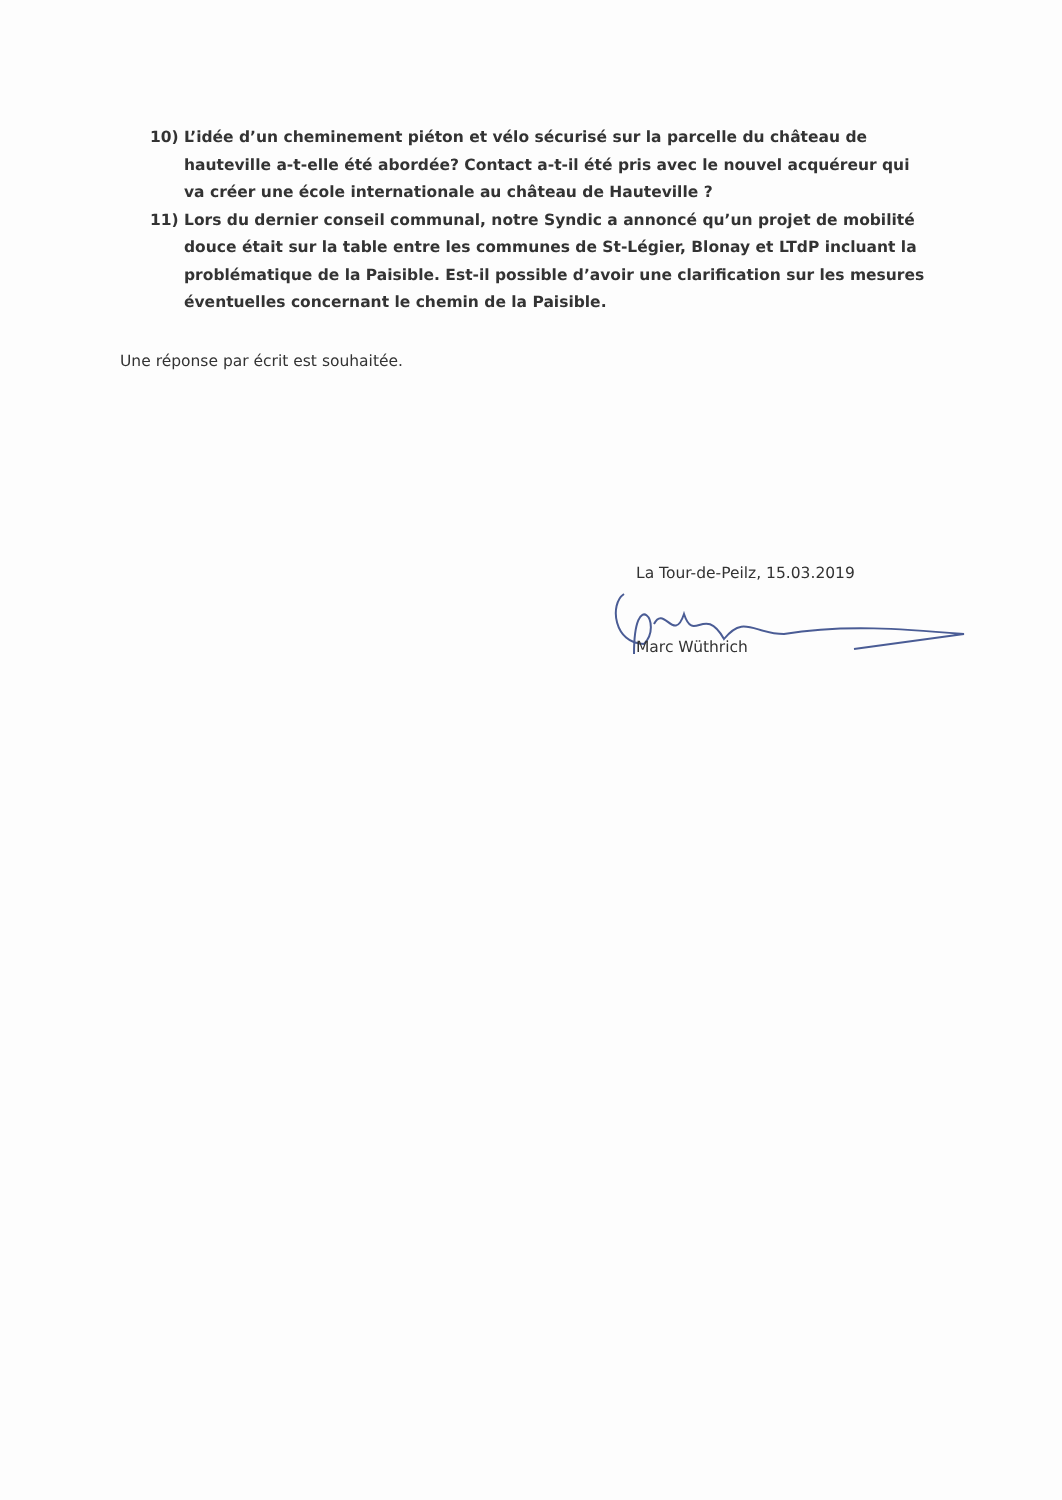10) L’idée d’un cheminement piéton et vélo sécurisé sur la parcelle du château de hauteville a-t-elle été abordée? Contact a-t-il été pris avec le nouvel acquéreur qui va créer une école internationale au château de Hauteville ?
11) Lors du dernier conseil communal, notre Syndic a annoncé qu’un projet de mobilité douce était sur la table entre les communes de St-Légier, Blonay et LTdP incluant la problématique de la Paisible. Est-il possible d’avoir une clarification sur les mesures éventuelles concernant le chemin de la Paisible.
Une réponse par écrit est souhaitée.
La Tour-de-Peilz, 15.03.2019
Marc Wüthrich